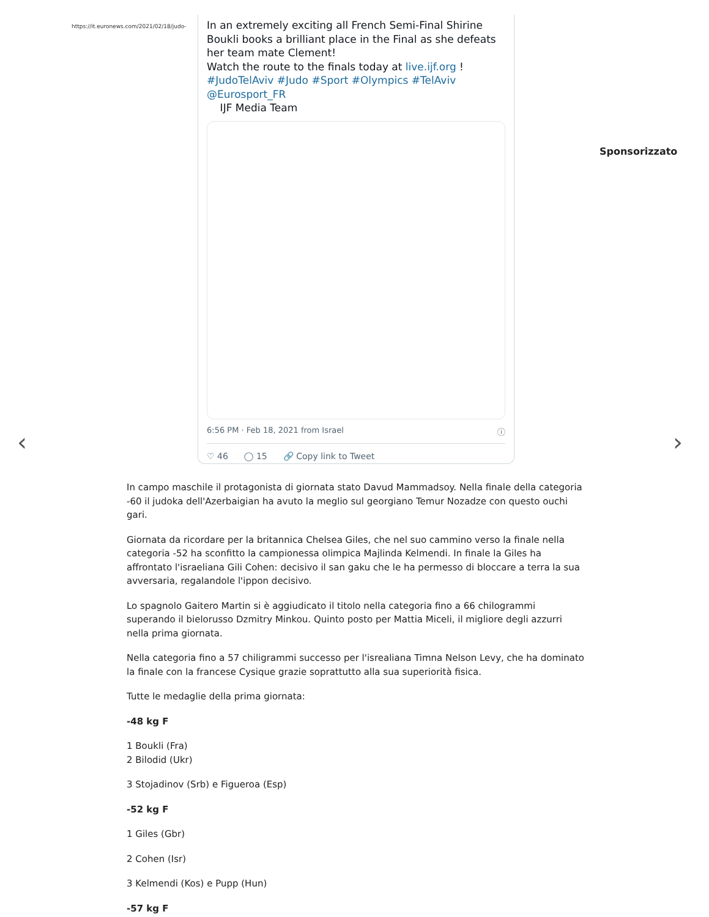https://it.euronews.com/2021/02/18/judo-
In an extremely exciting all French Semi-Final Shirine Boukli books a brilliant place in the Final as she defeats her team mate Clement!
Watch the route to the finals today at live.ijf.org !
#JudoTelAviv #Judo #Sport #Olympics #TelAviv
@Eurosport_FR
IJF Media Team
6:56 PM · Feb 18, 2021 from Israel ⓘ
♡ 46 ◯ 15 🔗 Copy link to Tweet
Sponsorizzato
‹ ›
In campo maschile il protagonista di giornata stato Davud Mammadsoy. Nella finale della categoria -60 il judoka dell'Azerbaigian ha avuto la meglio sul georgiano Temur Nozadze con questo ouchi gari.
Giornata da ricordare per la britannica Chelsea Giles, che nel suo cammino verso la finale nella categoria -52 ha sconfitto la campionessa olimpica Majlinda Kelmendi. In finale la Giles ha affrontato l'israeliana Gili Cohen: decisivo il san gaku che le ha permesso di bloccare a terra la sua avversaria, regalandole l'ippon decisivo.
Lo spagnolo Gaitero Martin si è aggiudicato il titolo nella categoria fino a 66 chilogrammi superando il bielorusso Dzmitry Minkou. Quinto posto per Mattia Miceli, il migliore degli azzurri nella prima giornata.
Nella categoria fino a 57 chiligrammi successo per l'isrealiana Timna Nelson Levy, che ha dominato la finale con la francese Cysique grazie soprattutto alla sua superiorità fisica.
Tutte le medaglie della prima giornata:
-48 kg F
1 Boukli (Fra)
2 Bilodid (Ukr)
3 Stojadinov (Srb) e Figueroa (Esp)
-52 kg F
1 Giles (Gbr)
2 Cohen (Isr)
3 Kelmendi (Kos) e Pupp (Hun)
-57 kg F